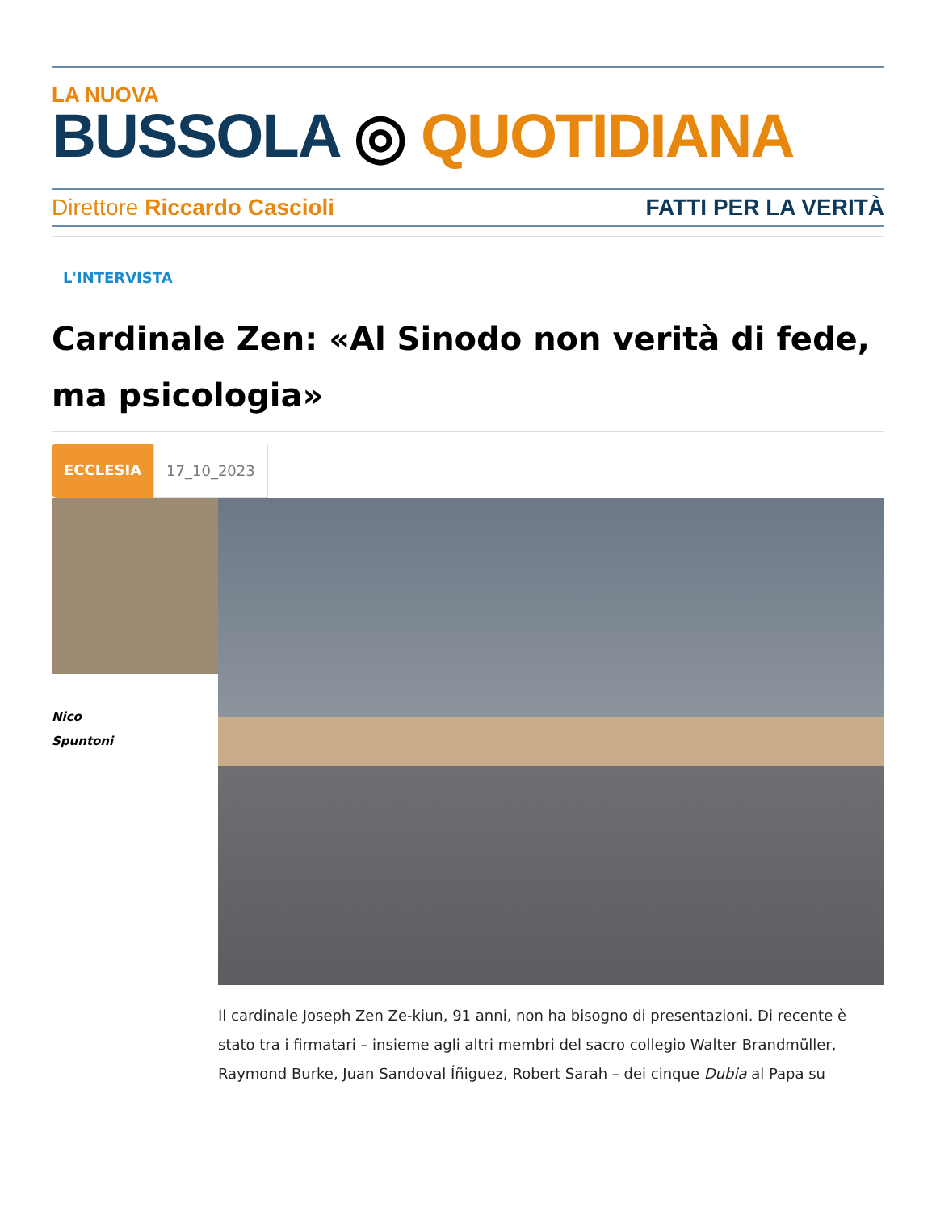LA NUOVA
BUSSOLA ◎ QUOTIDIANA
Direttore Riccardo Cascioli FATTI PER LA VERITÀ
L'INTERVISTA
Cardinale Zen: «Al Sinodo non verità di fede, ma psicologia»
ECCLESIA 17_10_2023
Nico
Spuntoni
Il cardinale Joseph Zen Ze-kiun, 91 anni, non ha bisogno di presentazioni. Di recente è stato tra i firmatari – insieme agli altri membri del sacro collegio Walter Brandmüller, Raymond Burke, Juan Sandoval Íñiguez, Robert Sarah – dei cinque Dubia al Papa su